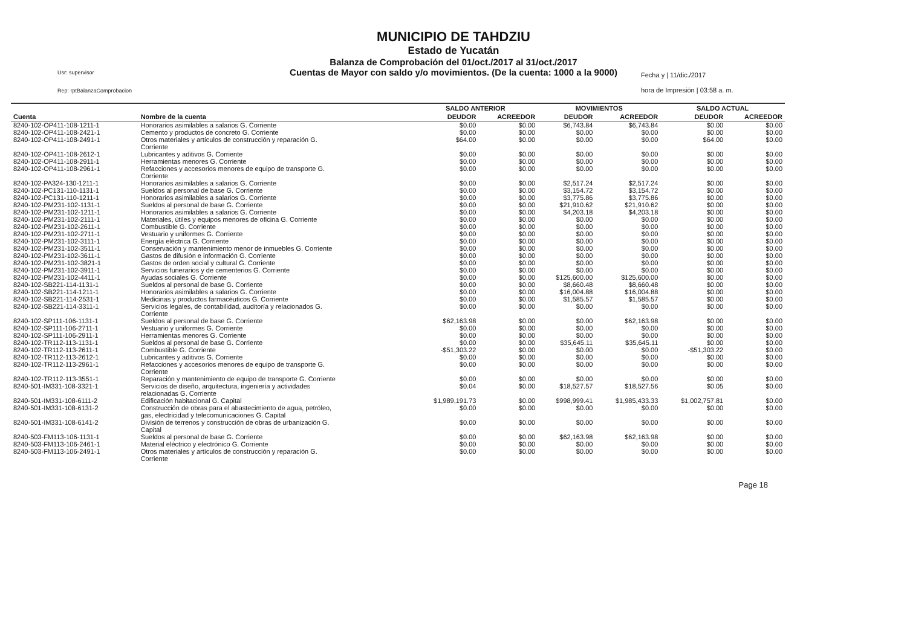MUNICIPIO DE TAHDZIU
Estado de Yucatán
Balanza de Comprobación del 01/oct./2017 al 31/oct./2017
Cuentas de Mayor con saldo y/o movimientos. (De la cuenta: 1000 a la 9000)
Usr: supervisor
Rep: rptBalanzaComprobacion
Fecha y | 11/dic./2017
hora de Impresión | 03:58 a. m.
| | | SALDO ANTERIOR | | MOVIMIENTOS | | SALDO ACTUAL | |
| --- | --- | --- | --- | --- | --- | --- | --- |
| Cuenta | Nombre de la cuenta | DEUDOR | ACREEDOR | DEUDOR | ACREEDOR | DEUDOR | ACREEDOR |
| 8240-102-OP411-108-1211-1 | Honorarios asimilables a salarios G. Corriente | $0.00 | $0.00 | $6,743.84 | $6,743.84 | $0.00 | $0.00 |
| 8240-102-OP411-108-2421-1 | Cemento y productos de concreto G. Corriente | $0.00 | $0.00 | $0.00 | $0.00 | $0.00 | $0.00 |
| 8240-102-OP411-108-2491-1 | Otros materiales y artículos de construcción y reparación G. Corriente | $64.00 | $0.00 | $0.00 | $0.00 | $64.00 | $0.00 |
| 8240-102-OP411-108-2612-1 | Lubricantes y aditivos G. Corriente | $0.00 | $0.00 | $0.00 | $0.00 | $0.00 | $0.00 |
| 8240-102-OP411-108-2911-1 | Herramientas menores G. Corriente | $0.00 | $0.00 | $0.00 | $0.00 | $0.00 | $0.00 |
| 8240-102-OP411-108-2961-1 | Refacciones y accesorios menores de equipo de transporte G. Corriente | $0.00 | $0.00 | $0.00 | $0.00 | $0.00 | $0.00 |
| 8240-102-PA324-130-1211-1 | Honorarios asimilables a salarios G. Corriente | $0.00 | $0.00 | $2,517.24 | $2,517.24 | $0.00 | $0.00 |
| 8240-102-PC131-110-1131-1 | Sueldos al personal de base G. Corriente | $0.00 | $0.00 | $3,154.72 | $3,154.72 | $0.00 | $0.00 |
| 8240-102-PC131-110-1211-1 | Honorarios asimilables a salarios G. Corriente | $0.00 | $0.00 | $3,775.86 | $3,775.86 | $0.00 | $0.00 |
| 8240-102-PM231-102-1131-1 | Sueldos al personal de base G. Corriente | $0.00 | $0.00 | $21,910.62 | $21,910.62 | $0.00 | $0.00 |
| 8240-102-PM231-102-1211-1 | Honorarios asimilables a salarios G. Corriente | $0.00 | $0.00 | $4,203.18 | $4,203.18 | $0.00 | $0.00 |
| 8240-102-PM231-102-2111-1 | Materiales, útiles y equipos menores de oficina G. Corriente | $0.00 | $0.00 | $0.00 | $0.00 | $0.00 | $0.00 |
| 8240-102-PM231-102-2611-1 | Combustible G. Corriente | $0.00 | $0.00 | $0.00 | $0.00 | $0.00 | $0.00 |
| 8240-102-PM231-102-2711-1 | Vestuario y uniformes G. Corriente | $0.00 | $0.00 | $0.00 | $0.00 | $0.00 | $0.00 |
| 8240-102-PM231-102-3111-1 | Energía eléctrica G. Corriente | $0.00 | $0.00 | $0.00 | $0.00 | $0.00 | $0.00 |
| 8240-102-PM231-102-3511-1 | Conservación y mantenimiento menor de inmuebles G. Corriente | $0.00 | $0.00 | $0.00 | $0.00 | $0.00 | $0.00 |
| 8240-102-PM231-102-3611-1 | Gastos de difusión e información G. Corriente | $0.00 | $0.00 | $0.00 | $0.00 | $0.00 | $0.00 |
| 8240-102-PM231-102-3821-1 | Gastos de orden social y cultural G. Corriente | $0.00 | $0.00 | $0.00 | $0.00 | $0.00 | $0.00 |
| 8240-102-PM231-102-3911-1 | Servicios funerarios y de cementerios G. Corriente | $0.00 | $0.00 | $0.00 | $0.00 | $0.00 | $0.00 |
| 8240-102-PM231-102-4411-1 | Ayudas sociales G. Corriente | $0.00 | $0.00 | $125,600.00 | $125,600.00 | $0.00 | $0.00 |
| 8240-102-SB221-114-1131-1 | Sueldos al personal de base G. Corriente | $0.00 | $0.00 | $8,660.48 | $8,660.48 | $0.00 | $0.00 |
| 8240-102-SB221-114-1211-1 | Honorarios asimilables a salarios G. Corriente | $0.00 | $0.00 | $16,004.88 | $16,004.88 | $0.00 | $0.00 |
| 8240-102-SB221-114-2531-1 | Medicinas y productos farmacéuticos G. Corriente | $0.00 | $0.00 | $1,585.57 | $1,585.57 | $0.00 | $0.00 |
| 8240-102-SB221-114-3311-1 | Servicios legales, de contabilidad, auditoría y relacionados G. Corriente | $0.00 | $0.00 | $0.00 | $0.00 | $0.00 | $0.00 |
| 8240-102-SP111-106-1131-1 | Sueldos al personal de base G. Corriente | $62,163.98 | $0.00 | $0.00 | $62,163.98 | $0.00 | $0.00 |
| 8240-102-SP111-106-2711-1 | Vestuario y uniformes G. Corriente | $0.00 | $0.00 | $0.00 | $0.00 | $0.00 | $0.00 |
| 8240-102-SP111-106-2911-1 | Herramientas menores G. Corriente | $0.00 | $0.00 | $0.00 | $0.00 | $0.00 | $0.00 |
| 8240-102-TR112-113-1131-1 | Sueldos al personal de base G. Corriente | $0.00 | $0.00 | $35,645.11 | $35,645.11 | $0.00 | $0.00 |
| 8240-102-TR112-113-2611-1 | Combustible G. Corriente | -$51,303.22 | $0.00 | $0.00 | $0.00 | -$51,303.22 | $0.00 |
| 8240-102-TR112-113-2612-1 | Lubricantes y aditivos G. Corriente | $0.00 | $0.00 | $0.00 | $0.00 | $0.00 | $0.00 |
| 8240-102-TR112-113-2961-1 | Refacciones y accesorios menores de equipo de transporte G. Corriente | $0.00 | $0.00 | $0.00 | $0.00 | $0.00 | $0.00 |
| 8240-102-TR112-113-3551-1 | Reparación y mantenimiento de equipo de transporte G. Corriente | $0.00 | $0.00 | $0.00 | $0.00 | $0.00 | $0.00 |
| 8240-501-IM331-108-3321-1 | Servicios de diseño, arquitectura, ingeniería y actividades relacionadas G. Corriente | $0.04 | $0.00 | $18,527.57 | $18,527.56 | $0.05 | $0.00 |
| 8240-501-IM331-108-6111-2 | Edificación habitacional G. Capital | $1,989,191.73 | $0.00 | $998,999.41 | $1,985,433.33 | $1,002,757.81 | $0.00 |
| 8240-501-IM331-108-6131-2 | Construcción de obras para el abastecimiento de agua, petróleo, gas, electricidad y telecomunicaciones G. Capital | $0.00 | $0.00 | $0.00 | $0.00 | $0.00 | $0.00 |
| 8240-501-IM331-108-6141-2 | División de terrenos y construcción de obras de urbanización G. Capital | $0.00 | $0.00 | $0.00 | $0.00 | $0.00 | $0.00 |
| 8240-503-FM113-106-1131-1 | Sueldos al personal de base G. Corriente | $0.00 | $0.00 | $62,163.98 | $62,163.98 | $0.00 | $0.00 |
| 8240-503-FM113-106-2461-1 | Material eléctrico y electrónico G. Corriente | $0.00 | $0.00 | $0.00 | $0.00 | $0.00 | $0.00 |
| 8240-503-FM113-106-2491-1 | Otros materiales y artículos de construcción y reparación G. Corriente | $0.00 | $0.00 | $0.00 | $0.00 | $0.00 | $0.00 |
Page 18